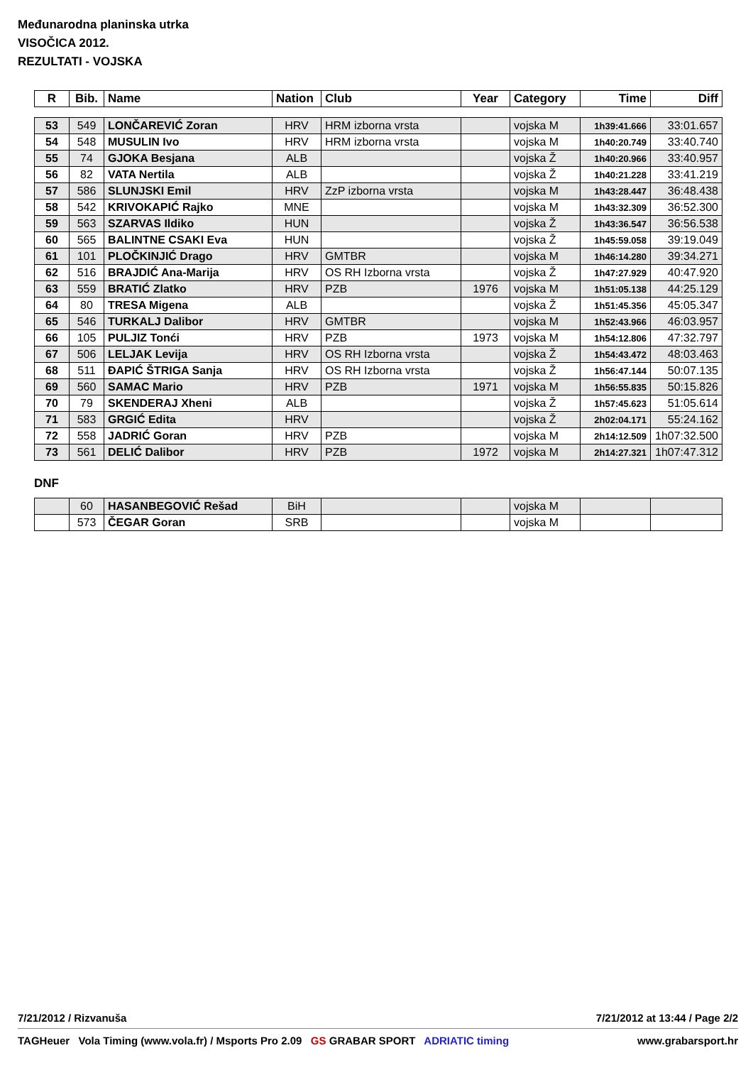Međunarodna planinska utrka
VISOČICA 2012.
REZULTATI - VOJSKA
| R | Bib. | Name | Nation | Club | Year | Category | Time | Diff |
| --- | --- | --- | --- | --- | --- | --- | --- | --- |
| 53 | 549 | LONČAREVIĆ Zoran | HRV | HRM izborna vrsta | | vojska M | 1h39:41.666 | 33:01.657 |
| 54 | 548 | MUSULIN Ivo | HRV | HRM izborna vrsta | | vojska M | 1h40:20.749 | 33:40.740 |
| 55 | 74 | GJOKA Besjana | ALB | | | vojska Ž | 1h40:20.966 | 33:40.957 |
| 56 | 82 | VATA Nertila | ALB | | | vojska Ž | 1h40:21.228 | 33:41.219 |
| 57 | 586 | SLUNJSKI Emil | HRV | ZzP izborna vrsta | | vojska M | 1h43:28.447 | 36:48.438 |
| 58 | 542 | KRIVOKAPIĆ Rajko | MNE | | | vojska M | 1h43:32.309 | 36:52.300 |
| 59 | 563 | SZARVAS Ildiko | HUN | | | vojska Ž | 1h43:36.547 | 36:56.538 |
| 60 | 565 | BALINTNE CSAKI Eva | HUN | | | vojska Ž | 1h45:59.058 | 39:19.049 |
| 61 | 101 | PLOČKINJIĆ Drago | HRV | GMTBR | | vojska M | 1h46:14.280 | 39:34.271 |
| 62 | 516 | BRAJDIĆ Ana-Marija | HRV | OS RH Izborna vrsta | | vojska Ž | 1h47:27.929 | 40:47.920 |
| 63 | 559 | BRATIĆ Zlatko | HRV | PZB | 1976 | vojska M | 1h51:05.138 | 44:25.129 |
| 64 | 80 | TRESA Migena | ALB | | | vojska Ž | 1h51:45.356 | 45:05.347 |
| 65 | 546 | TURKALJ Dalibor | HRV | GMTBR | | vojska M | 1h52:43.966 | 46:03.957 |
| 66 | 105 | PULJIZ Tonći | HRV | PZB | 1973 | vojska M | 1h54:12.806 | 47:32.797 |
| 67 | 506 | LELJAK Levija | HRV | OS RH Izborna vrsta | | vojska Ž | 1h54:43.472 | 48:03.463 |
| 68 | 511 | ĐAPIĆ ŠTRIGA Sanja | HRV | OS RH Izborna vrsta | | vojska Ž | 1h56:47.144 | 50:07.135 |
| 69 | 560 | SAMAC Mario | HRV | PZB | 1971 | vojska M | 1h56:55.835 | 50:15.826 |
| 70 | 79 | SKENDERAJ Xheni | ALB | | | vojska Ž | 1h57:45.623 | 51:05.614 |
| 71 | 583 | GRGIĆ Edita | HRV | | | vojska Ž | 2h02:04.171 | 55:24.162 |
| 72 | 558 | JADRIĆ Goran | HRV | PZB | | vojska M | 2h14:12.509 | 1h07:32.500 |
| 73 | 561 | DELIĆ Dalibor | HRV | PZB | 1972 | vojska M | 2h14:27.321 | 1h07:47.312 |
DNF
| | 60 | HASANBEGOVIĆ Rešad | BiH | | | vojska M | | |
| | 573 | ČEGAR Goran | SRB | | | vojska M | | |
7/21/2012 / Rizvanuša 7/21/2012 at 13:44 / Page 2/2
TAGHeuer Vola Timing (www.vola.fr) / Msports Pro 2.09 GS GRABAR SPORT ADRIATIC timing www.grabarsport.hr